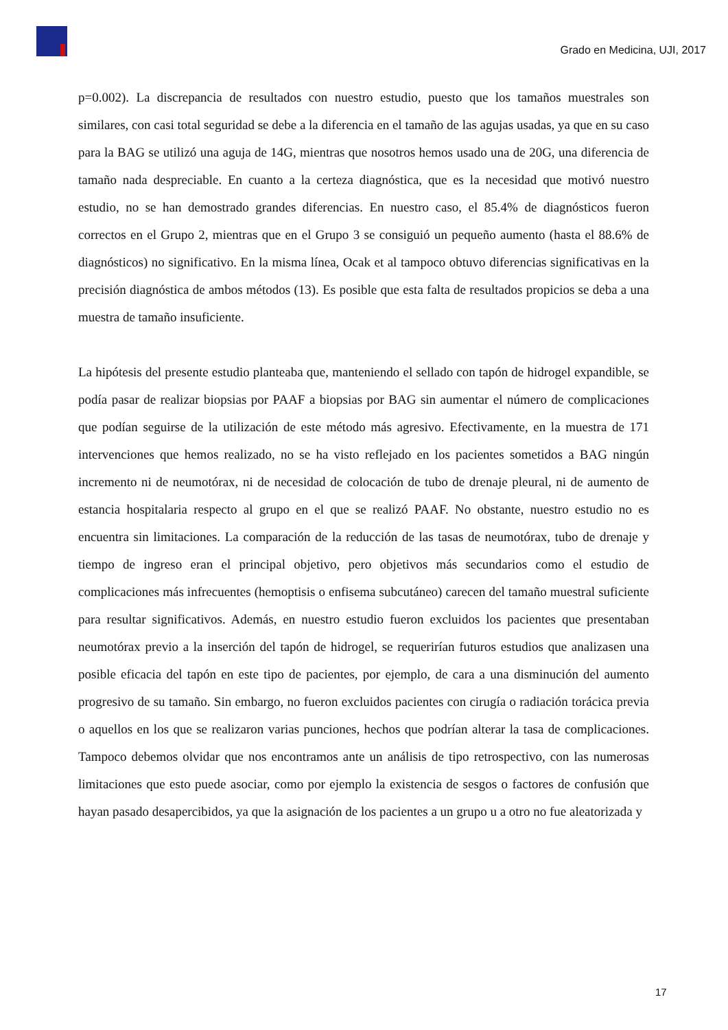Grado en Medicina, UJI, 2017
p=0.002). La discrepancia de resultados con nuestro estudio, puesto que los tamaños muestrales son similares, con casi total seguridad se debe a la diferencia en el tamaño de las agujas usadas, ya que en su caso para la BAG se utilizó una aguja de 14G, mientras que nosotros hemos usado una de 20G, una diferencia de tamaño nada despreciable. En cuanto a la certeza diagnóstica, que es la necesidad que motivó nuestro estudio, no se han demostrado grandes diferencias. En nuestro caso, el 85.4% de diagnósticos fueron correctos en el Grupo 2, mientras que en el Grupo 3 se consiguió un pequeño aumento (hasta el 88.6% de diagnósticos) no significativo. En la misma línea, Ocak et al tampoco obtuvo diferencias significativas en la precisión diagnóstica de ambos métodos (13). Es posible que esta falta de resultados propicios se deba a una muestra de tamaño insuficiente.
La hipótesis del presente estudio planteaba que, manteniendo el sellado con tapón de hidrogel expandible, se podía pasar de realizar biopsias por PAAF a biopsias por BAG sin aumentar el número de complicaciones que podían seguirse de la utilización de este método más agresivo. Efectivamente, en la muestra de 171 intervenciones que hemos realizado, no se ha visto reflejado en los pacientes sometidos a BAG ningún incremento ni de neumotórax, ni de necesidad de colocación de tubo de drenaje pleural, ni de aumento de estancia hospitalaria respecto al grupo en el que se realizó PAAF. No obstante, nuestro estudio no es encuentra sin limitaciones. La comparación de la reducción de las tasas de neumotórax, tubo de drenaje y tiempo de ingreso eran el principal objetivo, pero objetivos más secundarios como el estudio de complicaciones más infrecuentes (hemoptisis o enfisema subcutáneo) carecen del tamaño muestral suficiente para resultar significativos. Además, en nuestro estudio fueron excluidos los pacientes que presentaban neumotórax previo a la inserción del tapón de hidrogel, se requerirían futuros estudios que analizasen una posible eficacia del tapón en este tipo de pacientes, por ejemplo, de cara a una disminución del aumento progresivo de su tamaño. Sin embargo, no fueron excluidos pacientes con cirugía o radiación torácica previa o aquellos en los que se realizaron varias punciones, hechos que podrían alterar la tasa de complicaciones. Tampoco debemos olvidar que nos encontramos ante un análisis de tipo retrospectivo, con las numerosas limitaciones que esto puede asociar, como por ejemplo la existencia de sesgos o factores de confusión que hayan pasado desapercibidos, ya que la asignación de los pacientes a un grupo u a otro no fue aleatorizada y
17